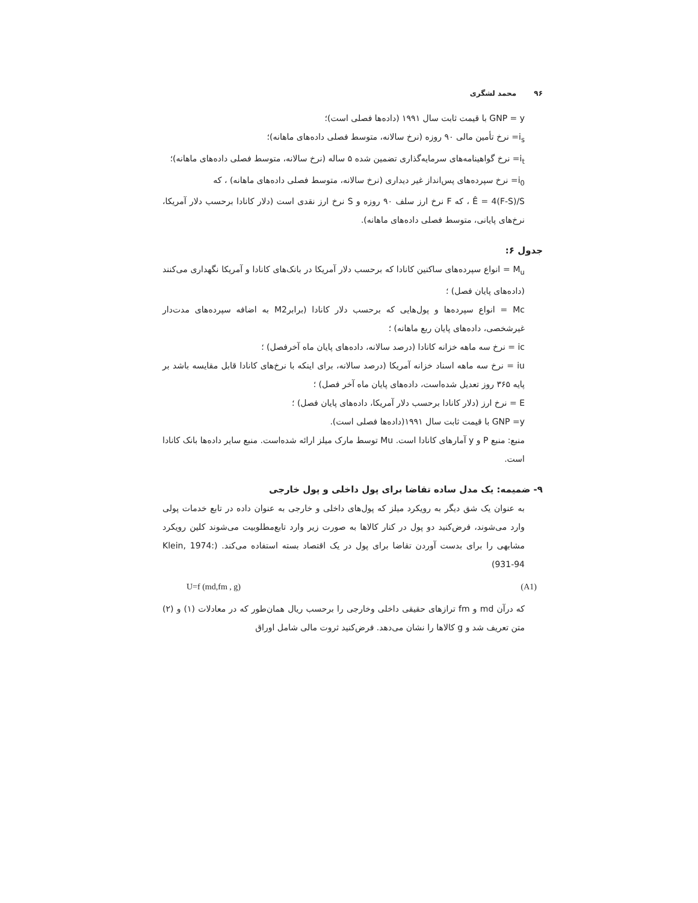۹۶ محمد لشگری
GNP = y با قیمت ثابت سال ۱۹۹۱ (داده‌ها فصلی است)؛
i<sub>s</sub>= نرخ تأمین مالی ۹۰ روزه (نرخ سالانه، متوسط فصلی داده‌های ماهانه)؛
i<sub>t</sub>= نرخ گواهینامه‌های سرمایه‌گذاری تضمین شده ۵ ساله (نرخ سالانه، متوسط فصلی داده‌های ماهانه)؛
i<sub>0</sub>= نرخ سپرده‌های پس‌انداز غیر دیداری (نرخ سالانه، متوسط فصلی داده‌های ماهانه) ، که
Ê = 4(F-S)/S ، که F نرخ ارز سلف ۹۰ روزه و S نرخ ارز نقدی است (دلار کانادا برحسب دلار آمریکا، نرخ‌های پایانی، متوسط فصلی داده‌های ماهانه).
جدول ۶:
M<sub>u</sub> = انواع سپرده‌های ساکنین کانادا که برحسب دلار آمریکا در بانک‌های کانادا و آمریکا نگهداری می‌کنند (داده‌های پایان فصل) ؛
Mc = انواع سپرده‌ها و پول‌هایی که برحسب دلار کانادا (برابرM2 به اضافه سپرده‌های مدت‌دار غیرشخصی، داده‌های پایان ربع ماهانه) ؛
ic = نرخ سه ماهه خزانه کانادا (درصد سالانه، داده‌های پایان ماه آخرفصل) ؛
iu = نرخ سه ماهه اسناد خزانه آمریکا (درصد سالانه، برای اینکه با نرخ‌های کانادا قابل مقایسه باشد بر پایه ۳۶۵ روز تعدیل شده‌است، داده‌های پایان ماه آخر فصل) ؛
E = نرخ ارز (دلار کانادا برحسب دلار آمریکا، داده‌های پایان فصل) ؛
GNP =y با قیمت ثابت سال ۱۹۹۱(داده‌ها فصلی است).
منبع: منبع P و y آمارهای کانادا است. Mu توسط مارک میلز ارائه شده‌است. منبع سایر داده‌ها بانک کانادا است.
۹- ضمیمه: یک مدل ساده تقاضا برای پول داخلی و پول خارجی
به عنوان یک شق دیگر به رویکرد میلز که پول‌های داخلی و خارجی به عنوان داده در تابع خدمات پولی وارد می‌شوند، فرض‌کنید دو پول در کنار کالاها به صورت زیر وارد تابع‌مطلوبیت می‌شوند کلین رویکرد مشابهی را برای بدست آوردن تقاضا برای پول در یک اقتصاد بسته استفاده می‌کند. (Klein, 1974: 931-94)
U=f (md,fm , g) (A1)
که درآن md و fm ترازهای حقیقی داخلی وخارجی را برحسب ریال همان‌طور که در معادلات (۱) و (۲) متن تعریف شد و g کالاها را نشان می‌دهد. فرض‌کنید ثروت مالی شامل اوراق